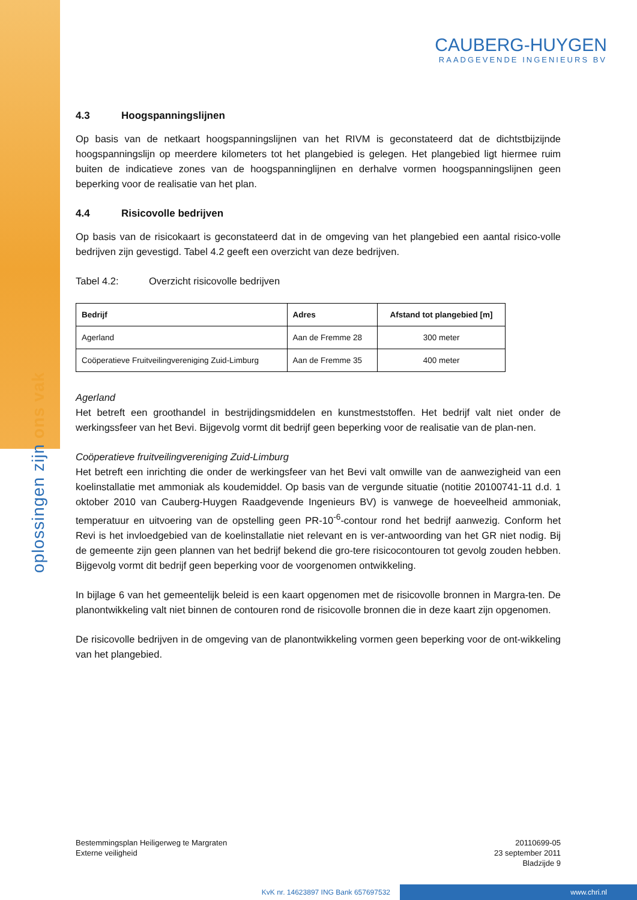oplossingen zijn ons vak
CAUBERG-HUYGEN
RAADGEVENDE INGENIEURS BV
4.3 Hoogspanningslijnen
Op basis van de netkaart hoogspanningslijnen van het RIVM is geconstateerd dat de dichtstbijzijnde hoogspanningslijn op meerdere kilometers tot het plangebied is gelegen. Het plangebied ligt hiermee ruim buiten de indicatieve zones van de hoogspanninglijnen en derhalve vormen hoogspanningslijnen geen beperking voor de realisatie van het plan.
4.4 Risicovolle bedrijven
Op basis van de risicokaart is geconstateerd dat in de omgeving van het plangebied een aantal risico-volle bedrijven zijn gevestigd. Tabel 4.2 geeft een overzicht van deze bedrijven.
Tabel 4.2: Overzicht risicovolle bedrijven
| Bedrijf | Adres | Afstand tot plangebied [m] |
| --- | --- | --- |
| Agerland | Aan de Fremme 28 | 300 meter |
| Coöperatieve Fruitveilingvereniging Zuid-Limburg | Aan de Fremme 35 | 400 meter |
Agerland
Het betreft een groothandel in bestrijdingsmiddelen en kunstmeststoffen. Het bedrijf valt niet onder de werkingssfeer van het Bevi. Bijgevolg vormt dit bedrijf geen beperking voor de realisatie van de plan-nen.
Coöperatieve fruitveilingvereniging Zuid-Limburg
Het betreft een inrichting die onder de werkingsfeer van het Bevi valt omwille van de aanwezigheid van een koelinstallatie met ammoniak als koudemiddel. Op basis van de vergunde situatie (notitie 20100741-11 d.d. 1 oktober 2010 van Cauberg-Huygen Raadgevende Ingenieurs BV) is vanwege de hoeveelheid ammoniak, temperatuur en uitvoering van de opstelling geen PR-10<sup>-6</sup>-contour rond het bedrijf aanwezig. Conform het Revi is het invloedgebied van de koelinstallatie niet relevant en is ver-antwoording van het GR niet nodig. Bij de gemeente zijn geen plannen van het bedrijf bekend die gro-tere risicocontouren tot gevolg zouden hebben. Bijgevolg vormt dit bedrijf geen beperking voor de voorgenomen ontwikkeling.
In bijlage 6 van het gemeentelijk beleid is een kaart opgenomen met de risicovolle bronnen in Margra-ten. De planontwikkeling valt niet binnen de contouren rond de risicovolle bronnen die in deze kaart zijn opgenomen.
De risicovolle bedrijven in de omgeving van de planontwikkeling vormen geen beperking voor de ont-wikkeling van het plangebied.
Bestemmingsplan Heiligerweg te Margraten
Externe veiligheid
20110699-05
23 september 2011
Bladzijde 9
KvK nr. 14623897 ING Bank 657697532 www.chri.nl